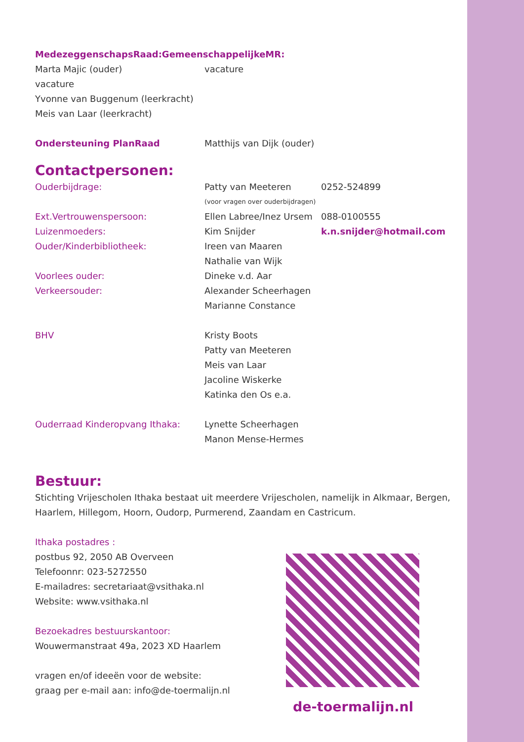MedezeggenschapsRaad:GemeenschappelijkeMR:
Marta Majic (ouder) vacature
vacature
Yvonne van Buggenum (leerkracht)
Meis van Laar (leerkracht)
Ondersteuning PlanRaad Matthijs van Dijk (ouder)
Contactpersonen:
Ouderbijdrage: Patty van Meeteren 0252-524899
(voor vragen over ouderbijdragen)
Ext.Vertrouwenspersoon: Ellen Labree/Inez Ursem
088-0100555
Luizenmoeders: Kim Snijder k.n.snijder@hotmail.com
Ouder/Kinderbibliotheek: Ireen van Maaren
Nathalie van Wijk
Voorlees ouder: Dineke v.d. Aar
Verkeersouder: Alexander Scheerhagen
Marianne Constance
BHV Kristy Boots
Patty van Meeteren
Meis van Laar
Jacoline Wiskerke
Katinka den Os e.a.
Ouderraad Kinderopvang Ithaka: Lynette Scheerhagen
Manon Mense-Hermes
Bestuur:
Stichting Vrijescholen Ithaka bestaat uit meerdere Vrijescholen, namelijk in Alkmaar, Bergen, Haarlem, Hillegom, Hoorn, Oudorp, Purmerend, Zaandam en Castricum.
Ithaka postadres :
postbus 92, 2050 AB Overveen
Telefoonnr: 023-5272550
E-mailadres: secretariaat@vsithaka.nl
Website: www.vsithaka.nl
Bezoekadres bestuurskantoor:
Wouwermanstraat 49a, 2023 XD Haarlem
vragen en/of ideeën voor de website:
graag per e-mail aan: info@de-toermalijn.nl
de-toermalijn.nl